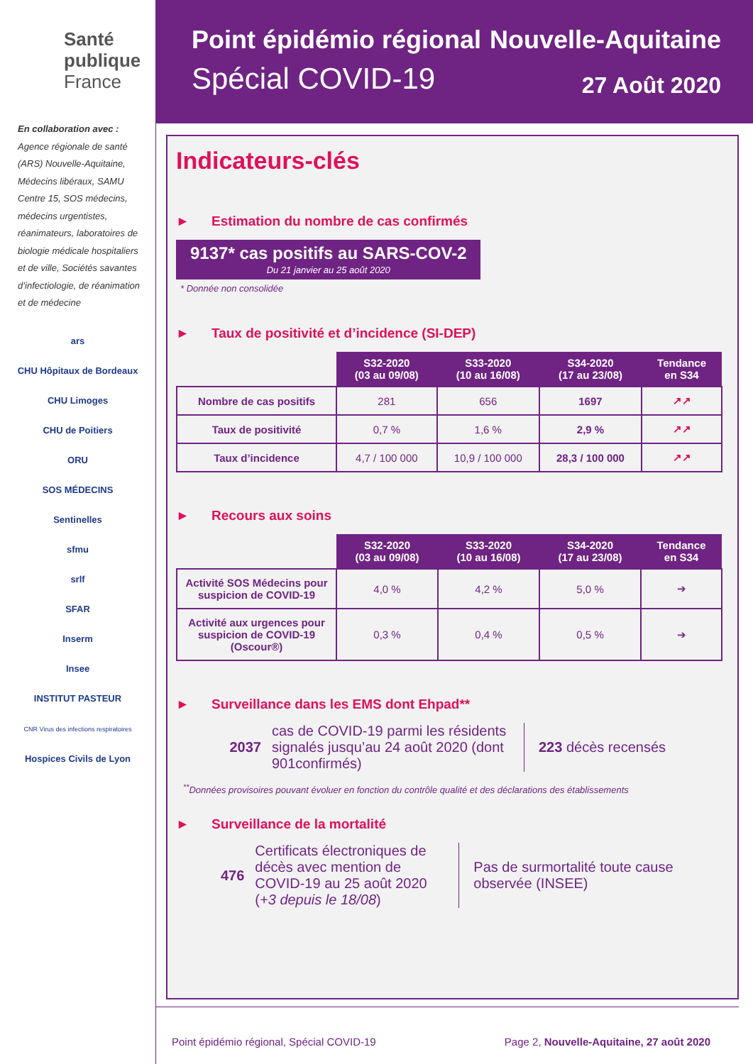Santé
publique
France
En collaboration avec :
Agence régionale de santé (ARS) Nouvelle-Aquitaine, Médecins libéraux, SAMU Centre 15, SOS médecins, médecins urgentistes, réanimateurs, laboratoires de biologie médicale hospitaliers et de ville, Sociétés savantes d’infectiologie, de réanimation et de médecine
ars
CHU Hôpitaux de Bordeaux
CHU Limoges
CHU de Poitiers
ORU
SOS MÉDECINS
Sentinelles
sfmu
srlf
SFAR
Inserm
Insee
INSTITUT PASTEUR
CNR Virus des infections respiratoires
Hospices Civils de Lyon
Point épidémio régional
Spécial COVID-19
Nouvelle-Aquitaine
27 Août 2020
Indicateurs-clés
► Estimation du nombre de cas confirmés
9137* cas positifs au SARS-COV-2
Du 21 janvier au 25 août 2020
* Donnée non consolidée
► Taux de positivité et d’incidence (SI-DEP)
| | S32-2020 (03 au 09/08) | S33-2020 (10 au 16/08) | S34-2020 (17 au 23/08) | Tendance en S34 |
| --- | --- | --- | --- | --- |
| Nombre de cas positifs | 281 | 656 | 1697 | ↗↗ |
| Taux de positivité | 0,7 % | 1,6 % | 2,9 % | ↗↗ |
| Taux d’incidence | 4,7 / 100 000 | 10,9 / 100 000 | 28,3 / 100 000 | ↗↗ |
► Recours aux soins
| | S32-2020 (03 au 09/08) | S33-2020 (10 au 16/08) | S34-2020 (17 au 23/08) | Tendance en S34 |
| --- | --- | --- | --- | --- |
| Activité SOS Médecins pour suspicion de COVID-19 | 4,0 % | 4,2 % | 5,0 % | ➔ |
| Activité aux urgences pour suspicion de COVID-19 (Oscour®) | 0,3 % | 0,4 % | 0,5 % | ➔ |
► Surveillance dans les EMS dont Ehpad**
2037
cas de COVID-19 parmi les résidents signalés jusqu’au 24 août 2020 (dont 901confirmés)
223 décès recensés
<sup>**</sup> Données provisoires pouvant évoluer en fonction du contrôle qualité et des déclarations des établissements
► Surveillance de la mortalité
476
Certificats électroniques de décès avec mention de COVID-19 au 25 août 2020 (+3 depuis le 18/08)
Pas de surmortalité toute cause observée (INSEE)
Point épidémio régional, Spécial COVID-19 Page 2, Nouvelle-Aquitaine, 27 août 2020